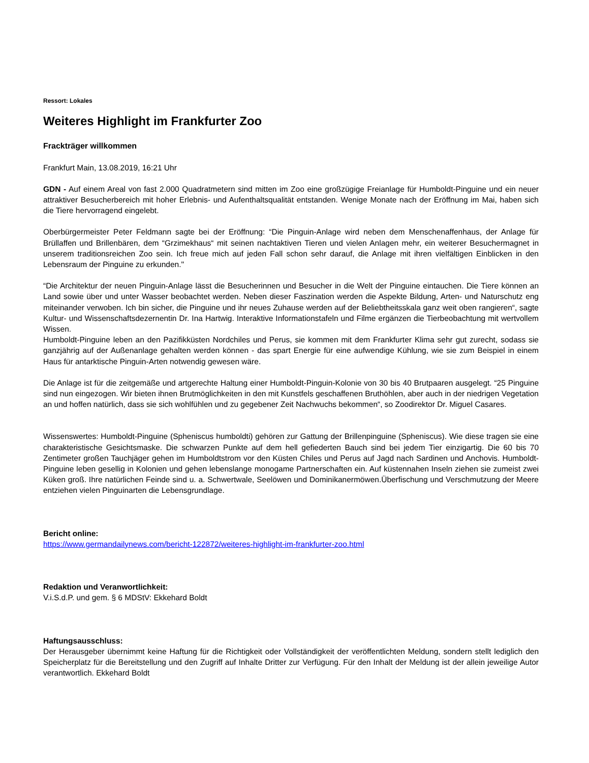Ressort: Lokales
Weiteres Highlight im Frankfurter Zoo
Frackträger willkommen
Frankfurt Main, 13.08.2019, 16:21 Uhr
GDN - Auf einem Areal von fast 2.000 Quadratmetern sind mitten im Zoo eine großzügige Freianlage für Humboldt-Pinguine und ein neuer attraktiver Besucherbereich mit hoher Erlebnis- und Aufenthaltsqualität entstanden. Wenige Monate nach der Eröffnung im Mai, haben sich die Tiere hervorragend eingelebt.
Oberbürgermeister Peter Feldmann sagte bei der Eröffnung: “Die Pinguin-Anlage wird neben dem Menschenaffenhaus, der Anlage für Brüllaffen und Brillenbären, dem “Grzimekhaus“ mit seinen nachtaktiven Tieren und vielen Anlagen mehr, ein weiterer Besuchermagnet in unserem traditionsreichen Zoo sein. Ich freue mich auf jeden Fall schon sehr darauf, die Anlage mit ihren vielfältigen Einblicken in den Lebensraum der Pinguine zu erkunden."
“Die Architektur der neuen Pinguin-Anlage lässt die Besucherinnen und Besucher in die Welt der Pinguine eintauchen. Die Tiere können an Land sowie über und unter Wasser beobachtet werden. Neben dieser Faszination werden die Aspekte Bildung, Arten- und Naturschutz eng miteinander verwoben. Ich bin sicher, die Pinguine und ihr neues Zuhause werden auf der Beliebtheitsskala ganz weit oben rangieren“, sagte Kultur- und Wissenschaftsdezernentin Dr. Ina Hartwig. Interaktive Informationstafeln und Filme ergänzen die Tierbeobachtung mit wertvollem Wissen.
Humboldt-Pinguine leben an den Pazifikküsten Nordchiles und Perus, sie kommen mit dem Frankfurter Klima sehr gut zurecht, sodass sie ganzjährig auf der Außenanlage gehalten werden können - das spart Energie für eine aufwendige Kühlung, wie sie zum Beispiel in einem Haus für antarktische Pinguin-Arten notwendig gewesen wäre.
Die Anlage ist für die zeitgemäße und artgerechte Haltung einer Humboldt-Pinguin-Kolonie von 30 bis 40 Brutpaaren ausgelegt. “25 Pinguine sind nun eingezogen. Wir bieten ihnen Brutmöglichkeiten in den mit Kunstfels geschaffenen Bruthöhlen, aber auch in der niedrigen Vegetation an und hoffen natürlich, dass sie sich wohlfühlen und zu gegebener Zeit Nachwuchs bekommen“, so Zoodirektor Dr. Miguel Casares.
Wissenswertes: Humboldt-Pinguine (Spheniscus humboldti) gehören zur Gattung der Brillenpinguine (Spheniscus). Wie diese tragen sie eine charakteristische Gesichtsmaske. Die schwarzen Punkte auf dem hell gefiederten Bauch sind bei jedem Tier einzigartig. Die 60 bis 70 Zentimeter großen Tauchjäger gehen im Humboldtstrom vor den Küsten Chiles und Perus auf Jagd nach Sardinen und Anchovis. Humboldt-Pinguine leben gesellig in Kolonien und gehen lebenslange monogame Partnerschaften ein. Auf küstennahen Inseln ziehen sie zumeist zwei Küken groß. Ihre natürlichen Feinde sind u. a. Schwertwale, Seelöwen und Dominikanermöwen.Überfischung und Verschmutzung der Meere entziehen vielen Pinguinarten die Lebensgrundlage.
Bericht online:
https://www.germandailynews.com/bericht-122872/weiteres-highlight-im-frankfurter-zoo.html
Redaktion und Veranwortlichkeit:
V.i.S.d.P. und gem. § 6 MDStV: Ekkehard Boldt
Haftungsausschluss:
Der Herausgeber übernimmt keine Haftung für die Richtigkeit oder Vollständigkeit der veröffentlichten Meldung, sondern stellt lediglich den Speicherplatz für die Bereitstellung und den Zugriff auf Inhalte Dritter zur Verfügung. Für den Inhalt der Meldung ist der allein jeweilige Autor verantwortlich. Ekkehard Boldt